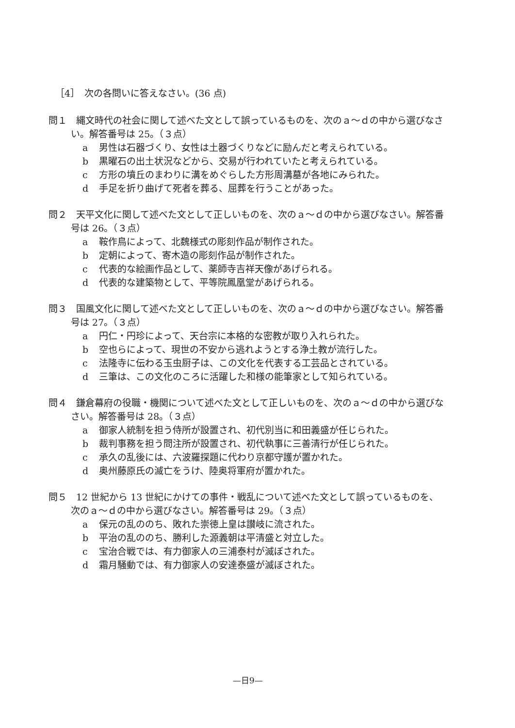［4］　次の各問いに答えなさい。(36 点)
問１　縄文時代の社会に関して述べた文として誤っているものを、次のａ～ｄの中から選びなさい。解答番号は 25。（３点）
a 男性は石器づくり、女性は土器づくりなどに励んだと考えられている。
b 黒曜石の出土状況などから、交易が行われていたと考えられている。
c 方形の墳丘のまわりに溝をめぐらした方形周溝墓が各地にみられた。
d 手足を折り曲げて死者を葬る、屈葬を行うことがあった。
問２　天平文化に関して述べた文として正しいものを、次のａ～ｄの中から選びなさい。解答番号は 26。（３点）
a 鞍作鳥によって、北魏様式の彫刻作品が制作された。
b 定朝によって、寄木造の彫刻作品が制作された。
c 代表的な絵画作品として、薬師寺吉祥天像があげられる。
d 代表的な建築物として、平等院鳳凰堂があげられる。
問３　国風文化に関して述べた文として正しいものを、次のａ～ｄの中から選びなさい。解答番号は 27。（３点）
a 円仁・円珍によって、天台宗に本格的な密教が取り入れられた。
b 空也らによって、現世の不安から逃れようとする浄土教が流行した。
c 法隆寺に伝わる玉虫厨子は、この文化を代表する工芸品とされている。
d 三筆は、この文化のころに活躍した和様の能筆家として知られている。
問４　鎌倉幕府の役職・機関について述べた文として正しいものを、次のａ～ｄの中から選びなさい。解答番号は 28。（３点）
a 御家人統制を担う侍所が設置され、初代別当に和田義盛が任じられた。
b 裁判事務を担う問注所が設置され、初代執事に三善清行が任じられた。
c 承久の乱後には、六波羅探題に代わり京都守護が置かれた。
d 奥州藤原氏の滅亡をうけ、陸奥将軍府が置かれた。
問５　12 世紀から 13 世紀にかけての事件・戦乱について述べた文として誤っているものを、次のａ～ｄの中から選びなさい。解答番号は 29。（３点）
a 保元の乱ののち、敗れた崇徳上皇は讃岐に流された。
b 平治の乱ののち、勝利した源義朝は平清盛と対立した。
c 宝治合戦では、有力御家人の三浦泰村が滅ぼされた。
d 霜月騒動では、有力御家人の安達泰盛が滅ぼされた。
—日9—